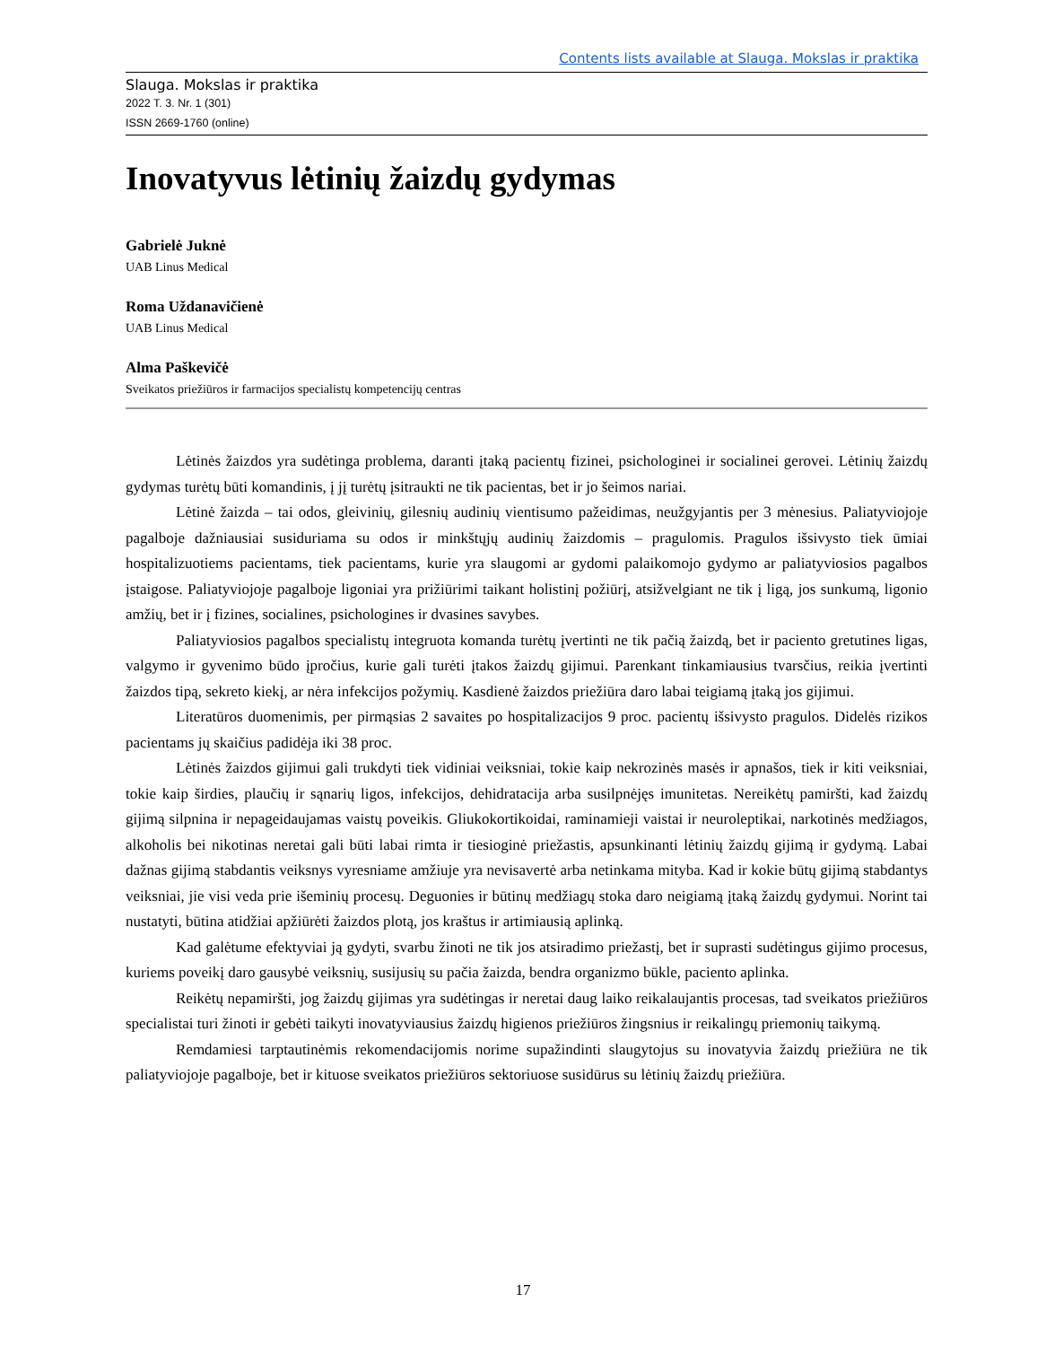Contents lists available at Slauga. Mokslas ir praktika
Slauga. Mokslas ir praktika
2022 T. 3. Nr. 1 (301)
ISSN 2669-1760 (online)
Inovatyvus lėtinių žaizdų gydymas
Gabrielė Juknė
UAB Linus Medical
Roma Uždanavičienė
UAB Linus Medical
Alma Paškevičė
Sveikatos priežiūros ir farmacijos specialistų kompetencijų centras
Lėtinės žaizdos yra sudėtinga problema, daranti įtaką pacientų fizinei, psichologinei ir socialinei gerovei. Lėtinių žaizdų gydymas turėtų būti komandinis, į jį turėtų įsitraukti ne tik pacientas, bet ir jo šeimos nariai.
Lėtinė žaizda – tai odos, gleivinių, gilesnių audinių vientisumo pažeidimas, neužgyjantis per 3 mėnesius. Paliatyviojoje pagalboje dažniausiai susiduriama su odos ir minkštųjų audinių žaizdomis – pragulomis. Pragulos išsivysto tiek ūmiai hospitalizuotiems pacientams, tiek pacientams, kurie yra slaugomi ar gydomi palaikomojo gydymo ar paliatyviosios pagalbos įstaigose. Paliatyviojoje pagalboje ligoniai yra prižiūrimi taikant holistinį po­žiūrį, atsižvelgiant ne tik į ligą, jos sunkumą, ligonio amžių, bet ir į fizines, socialines, psichologines ir dvasines savybes.
Paliatyviosios pagalbos specialistų integruota komanda turėtų įvertinti ne tik pačią žaizdą, bet ir paciento gretutines ligas, valgymo ir gyvenimo būdo įpročius, kurie gali turėti įtakos žaizdų gijimui. Parenkant tinkamiau­sius tvarsčius, reikia įvertinti žaizdos tipą, sekreto kiekį, ar nėra infekcijos požymių. Kasdienė žaizdos priežiūra daro labai teigiamą įtaką jos gijimui.
Literatūros duomenimis, per pirmąsias 2 savaites po hospitalizacijos 9 proc. pacientų išsivysto pragulos. Didelės rizikos pacientams jų skaičius padidėja iki 38 proc.
Lėtinės žaizdos gijimui gali trukdyti tiek vidiniai veiksniai, tokie kaip nekrozinės masės ir apnašos, tiek ir kiti veiksniai, tokie kaip širdies, plaučių ir sąnarių ligos, infekcijos, dehidratacija arba susilpnėjęs imunitetas. Nereikėtų pamiršti, kad žaizdų gijimą silpnina ir nepageidaujamas vaistų poveikis. Gliukokortikoidai, raminamieji vaistai ir neuroleptikai, narkotinės medžiagos, alkoholis bei nikotinas neretai gali būti labai rimta ir tiesioginė priežastis, apsunkinanti lėtinių žaizdų gijimą ir gydymą. Labai dažnas gijimą stabdantis veiksnys vyresniame am­žiuje yra nevisavertė arba netinkama mityba. Kad ir kokie būtų gijimą stabdantys veiksniai, jie visi veda prie išeminių procesų. Deguonies ir būtinų medžiagų stoka daro neigiamą įtaką žaizdų gydymui. Norint tai nustatyti, būtina atidžiai apžiūrėti žaizdos plotą, jos kraštus ir artimiausią aplinką.
Kad galėtume efektyviai ją gydyti, svarbu žinoti ne tik jos atsiradimo priežastį, bet ir suprasti sudėtingus gijimo procesus, kuriems poveikį daro gausybė veiksnių, susijusių su pačia žaizda, bendra organizmo būkle, pa­ciento aplinka.
Reikėtų nepamiršti, jog žaizdų gijimas yra sudėtingas ir neretai daug laiko reikalaujantis procesas, tad svei­katos priežiūros specialistai turi žinoti ir gebėti taikyti inovatyviausius žaizdų higienos priežiūros žingsnius ir reikalingų priemonių taikymą.
Remdamiesi tarptautinėmis rekomendacijomis norime supažindinti slaugytojus su inovatyvia žaizdų prie­žiūra ne tik paliatyviojoje pagalboje, bet ir kituose sveikatos priežiūros sektoriuose susidūrus su lėtinių žaizdų priežiūra.
17